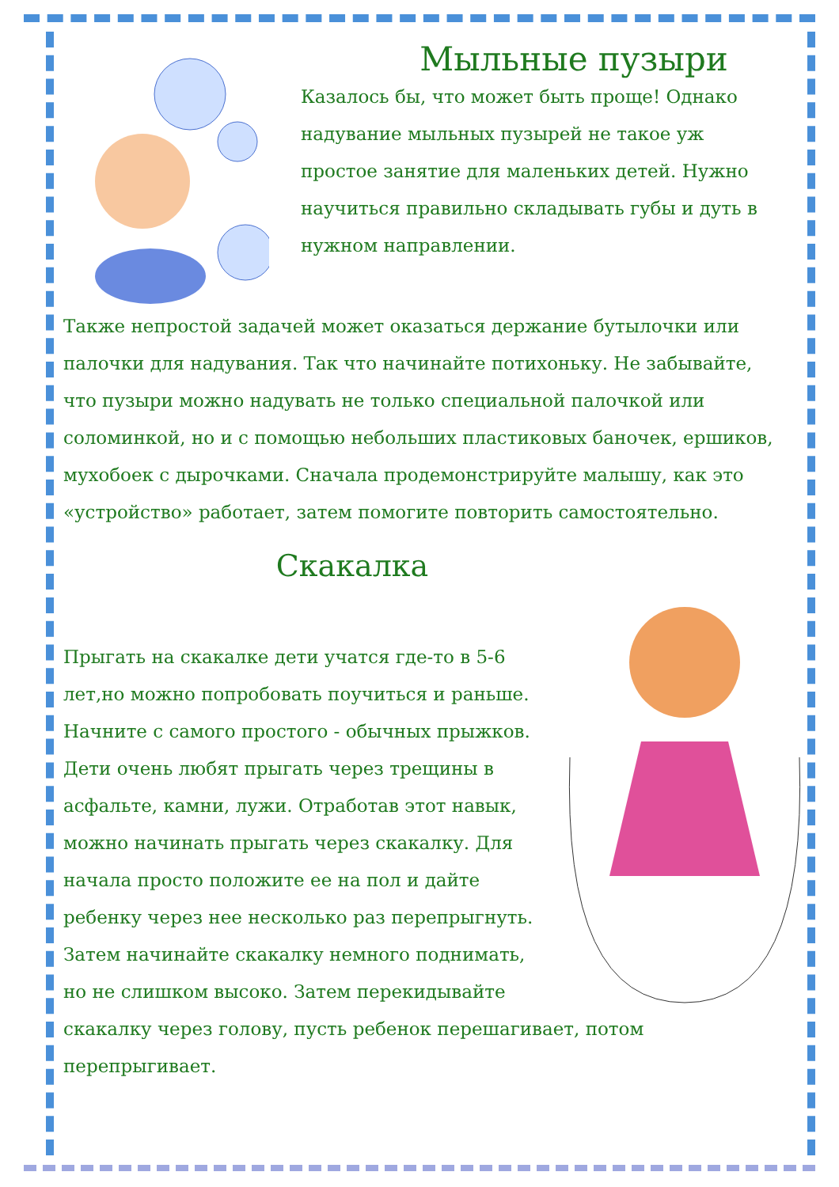Мыльные пузыри
Казалось бы, что может быть проще! Однако надувание мыльных пузырей не такое уж простое занятие для маленьких детей. Нужно научиться правильно складывать губы и дуть в нужном направлении.
Также непростой задачей может оказаться держание бутылочки или палочки для надувания. Так что начинайте потихоньку. Не забывайте, что пузыри можно надувать не только специальной палочкой или соломинкой, но и с помощью небольших пластиковых баночек, ершиков, мухобоек с дырочками. Сначала продемонстрируйте малышу, как это «устройство» работает, затем помогите повторить самостоятельно.
Скакалка
Прыгать на скакалке дети учатся где-то в 5-6 лет,но можно попробовать поучиться и раньше. Начните с самого простого - обычных прыжков. Дети очень любят прыгать через трещины в асфальте, камни, лужи. Отработав этот навык, можно начинать прыгать через скакалку. Для начала просто положите ее на пол и дайте ребенку через нее несколько раз перепрыгнуть. Затем начинайте скакалку немного поднимать, но не слишком высоко. Затем перекидывайте скакалку через голову, пусть ребенок перешагивает, потом перепрыгивает.